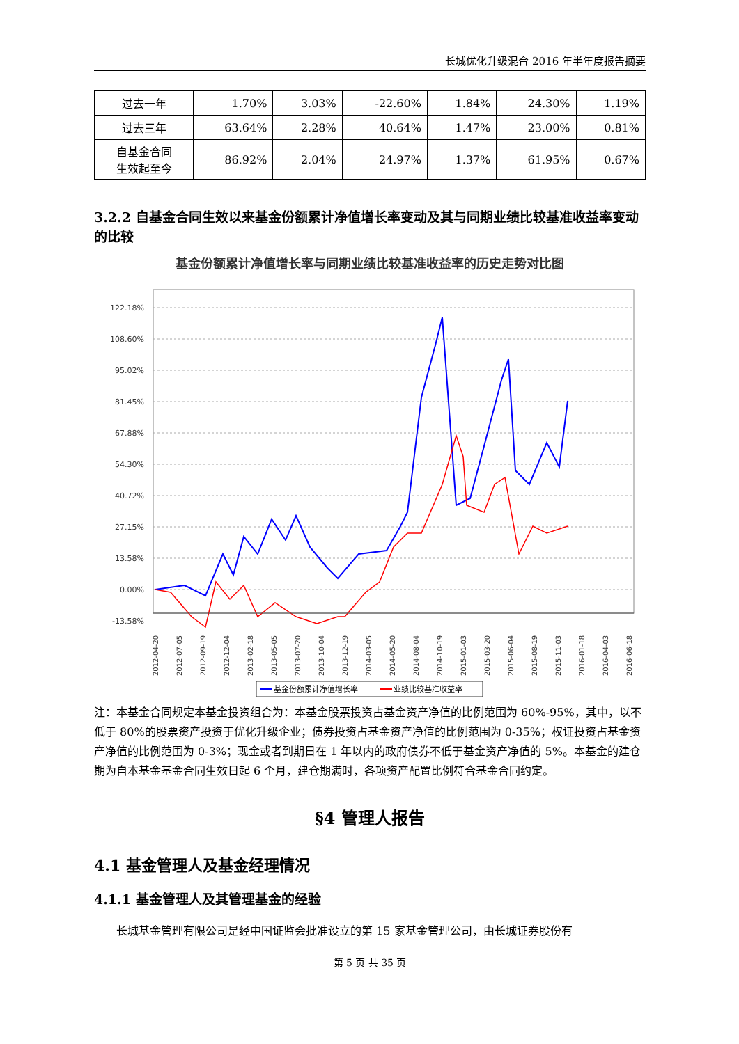长城优化升级混合 2016 年半年度报告摘要
| 过去一年 | 1.70% | 3.03% | -22.60% | 1.84% | 24.30% | 1.19% |
| 过去三年 | 63.64% | 2.28% | 40.64% | 1.47% | 23.00% | 0.81% |
| 自基金合同 生效起至今 | 86.92% | 2.04% | 24.97% | 1.37% | 61.95% | 0.67% |
3.2.2 自基金合同生效以来基金份额累计净值增长率变动及其与同期业绩比较基准收益率变动的比较
基金份额累计净值增长率与同期业绩比较基准收益率的历史走势对比图
122.18%
108.60%
95.02%
81.45%
67.88%
54.30%
40.72%
27.15%
13.58%
0.00%
-13.58%
2012-04-20
2012-07-05
2012-09-19
2012-12-04
2013-02-18
2013-05-05
2013-07-20
2013-10-04
2013-12-19
2014-03-05
2014-05-20
2014-08-04
2014-10-19
2015-01-03
2015-03-20
2015-06-04
2015-08-19
2015-11-03
2016-01-18
2016-04-03
2016-06-18
基金份额累计净值增长率
业绩比较基准收益率
注：本基金合同规定本基金投资组合为：本基金股票投资占基金资产净值的比例范围为 60%-95%，其中，以不低于 80%的股票资产投资于优化升级企业；债券投资占基金资产净值的比例范围为 0-35%；权证投资占基金资产净值的比例范围为 0-3%；现金或者到期日在 1 年以内的政府债券不低于基金资产净值的 5%。本基金的建仓期为自本基金基金合同生效日起 6 个月，建仓期满时，各项资产配置比例符合基金合同约定。
§4 管理人报告
4.1 基金管理人及基金经理情况
4.1.1 基金管理人及其管理基金的经验
  长城基金管理有限公司是经中国证监会批准设立的第 15 家基金管理公司，由长城证券股份有
第 5 页 共 35 页